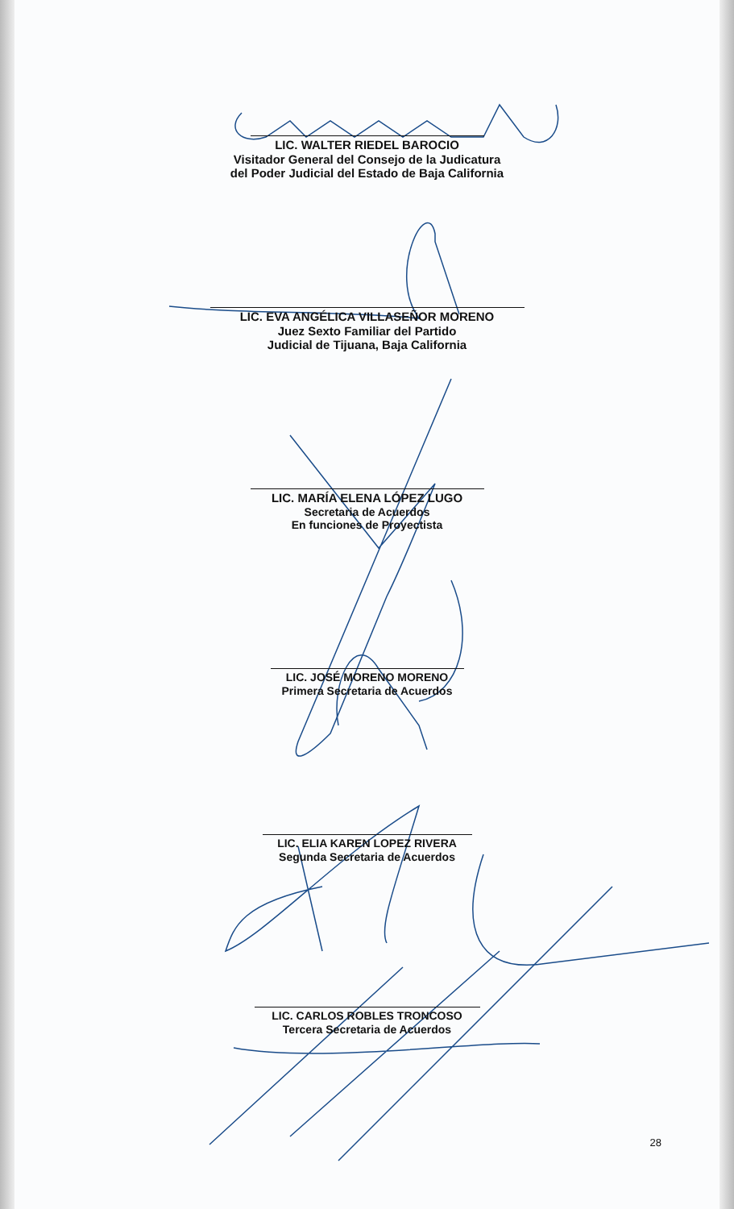LIC. WALTER RIEDEL BAROCIO
Visitador General del Consejo de la Judicatura
del Poder Judicial del Estado de Baja California
LIC. EVA ANGÉLICA VILLASEÑOR MORENO
Juez Sexto Familiar del Partido
Judicial de Tijuana, Baja California
LIC. MARÍA ELENA LÓPEZ LUGO
Secretaria de Acuerdos
En funciones de Proyectista
LIC. JOSÉ MORENO MORENO
Primera Secretaria de Acuerdos
LIC. ELIA KAREN LOPEZ RIVERA
Segunda Secretaria de Acuerdos
LIC. CARLOS ROBLES TRONCOSO
Tercera Secretaria de Acuerdos
28